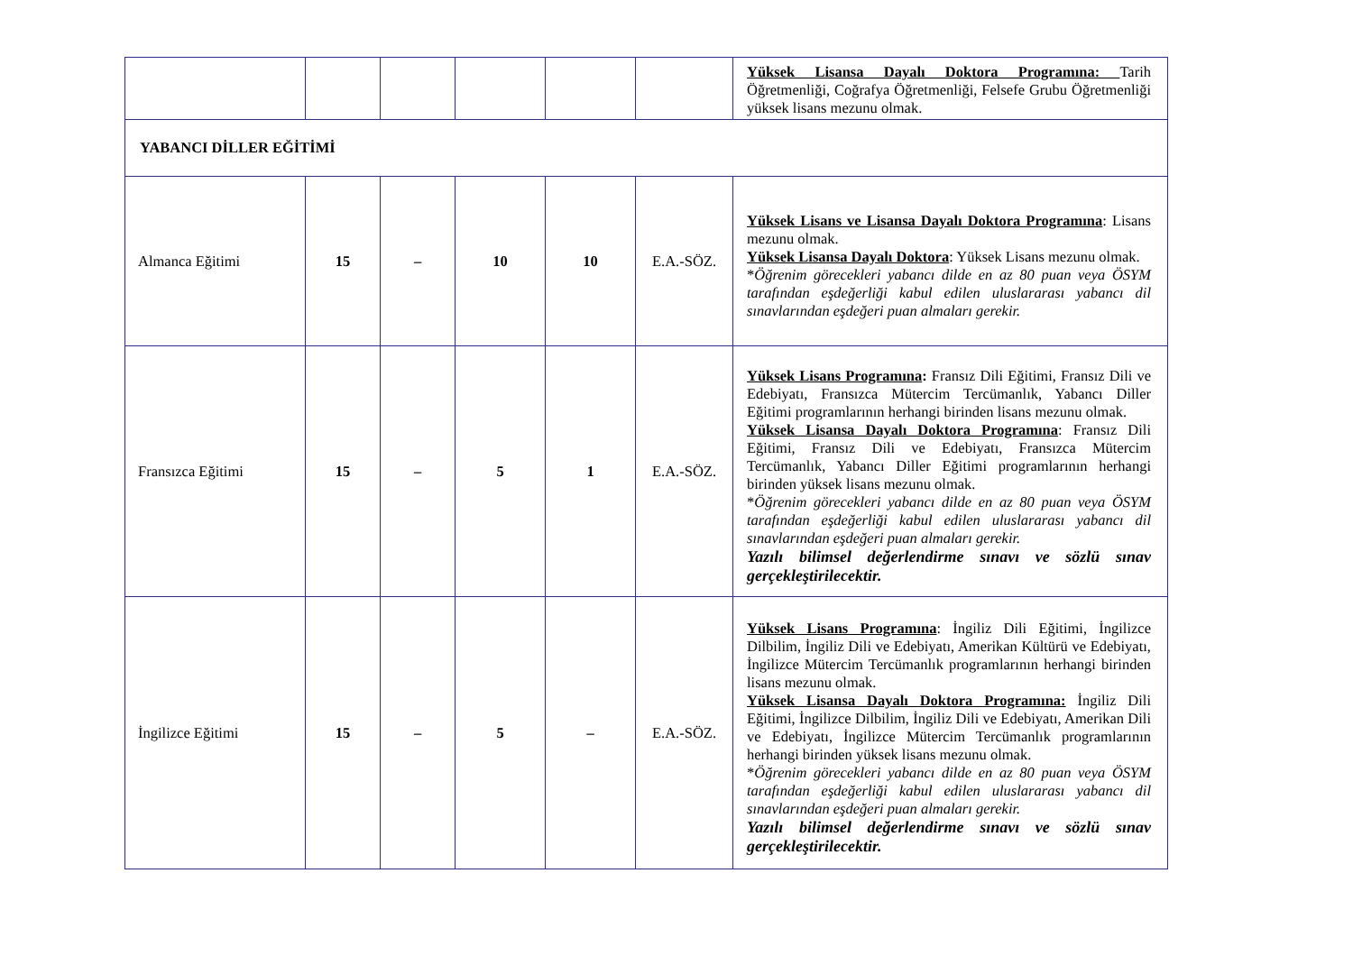| | | | | | | Yüksek Lisansa Dayalı Doktora Programına: Tarih Öğretmenliği, Coğrafya Öğretmenliği, Felsefe Grubu Öğretmenliği yüksek lisans mezunu olmak. |
| YABANCI DİLLER EĞİTİMİ | | | | | | |
| Almanca Eğitimi | 15 | – | 10 | 10 | E.A.-SÖZ. | Yüksek Lisans ve Lisansa Dayalı Doktora Programına : Lisans mezunu olmak. Yüksek Lisansa Dayalı Doktora : Yüksek Lisans mezunu olmak. * Öğrenim görecekleri yabancı dilde en az 80 puan veya ÖSYM tarafından eşdeğerliği kabul edilen uluslararası yabancı dil sınavlarından eşdeğeri puan almaları gerekir. |
| Fransızca Eğitimi | 15 | – | 5 | 1 | E.A.-SÖZ. | Yüksek Lisans Programına : Fransız Dili Eğitimi, Fransız Dili ve Edebiyatı, Fransızca Mütercim Tercümanlık, Yabancı Diller Eğitimi programlarının herhangi birinden lisans mezunu olmak. Yüksek Lisansa Dayalı Doktora Programına : Fransız Dili Eğitimi, Fransız Dili ve Edebiyatı, Fransızca Mütercim Tercümanlık, Yabancı Diller Eğitimi programlarının herhangi birinden yüksek lisans mezunu olmak. * Öğrenim görecekleri yabancı dilde en az 80 puan veya ÖSYM tarafından eşdeğerliği kabul edilen uluslararası yabancı dil sınavlarından eşdeğeri puan almaları gerekir. Yazılı bilimsel değerlendirme sınavı ve sözlü sınav gerçekleştirilecektir. |
| İngilizce Eğitimi | 15 | – | 5 | – | E.A.-SÖZ. | Yüksek Lisans Programına : İngiliz Dili Eğitimi, İngilizce Dilbilim, İngiliz Dili ve Edebiyatı, Amerikan Kültürü ve Edebiyatı, İngilizce Mütercim Tercümanlık programlarının herhangi birinden lisans mezunu olmak. Yüksek Lisansa Dayalı Doktora Programına: İngiliz Dili Eğitimi, İngilizce Dilbilim, İngiliz Dili ve Edebiyatı, Amerikan Dili ve Edebiyatı, İngilizce Mütercim Tercümanlık programlarının herhangi birinden yüksek lisans mezunu olmak. * Öğrenim görecekleri yabancı dilde en az 80 puan veya ÖSYM tarafından eşdeğerliği kabul edilen uluslararası yabancı dil sınavlarından eşdeğeri puan almaları gerekir. Yazılı bilimsel değerlendirme sınavı ve sözlü sınav gerçekleştirilecektir. |